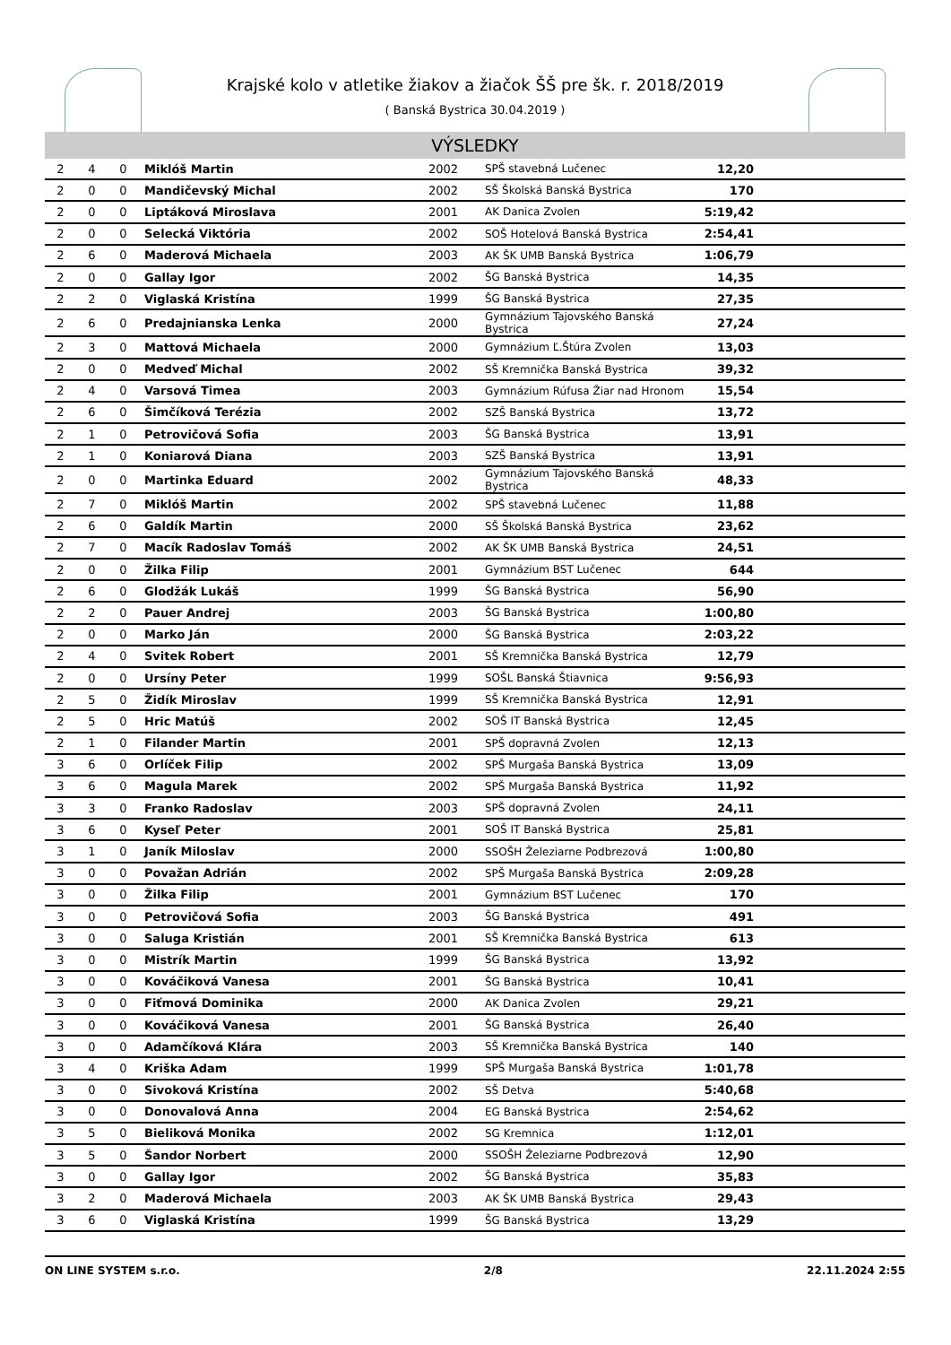Krajské kolo v atletike žiakov a žiačok ŠŠ pre šk. r. 2018/2019
( Banská Bystrica 30.04.2019 )
VÝSLEDKY
| 2 | 4 | 0 | Miklóš Martin | 2002 | SPŠ stavebná Lučenec | 12,20 | |
| 2 | 0 | 0 | Mandičevský Michal | 2002 | SŠ Školská Banská Bystrica | 170 | |
| 2 | 0 | 0 | Liptáková Miroslava | 2001 | AK Danica Zvolen | 5:19,42 | |
| 2 | 0 | 0 | Selecká Viktória | 2002 | SOŠ Hotelová Banská Bystrica | 2:54,41 | |
| 2 | 6 | 0 | Maderová Michaela | 2003 | AK ŠK UMB Banská Bystrica | 1:06,79 | |
| 2 | 0 | 0 | Gallay Igor | 2002 | ŠG Banská Bystrica | 14,35 | |
| 2 | 2 | 0 | Viglaská Kristína | 1999 | ŠG Banská Bystrica | 27,35 | |
| 2 | 6 | 0 | Predajnianska Lenka | 2000 | Gymnázium Tajovského Banská Bystrica | 27,24 | |
| 2 | 3 | 0 | Mattová Michaela | 2000 | Gymnázium Ľ.Štúra Zvolen | 13,03 | |
| 2 | 0 | 0 | Medveď Michal | 2002 | SŠ Kremnička Banská Bystrica | 39,32 | |
| 2 | 4 | 0 | Varsová Timea | 2003 | Gymnázium Rúfusa Žiar nad Hronom | 15,54 | |
| 2 | 6 | 0 | Šimčíková Terézia | 2002 | SZŠ Banská Bystrica | 13,72 | |
| 2 | 1 | 0 | Petrovičová Sofia | 2003 | ŠG Banská Bystrica | 13,91 | |
| 2 | 1 | 0 | Koniarová Diana | 2003 | SZŠ Banská Bystrica | 13,91 | |
| 2 | 0 | 0 | Martinka Eduard | 2002 | Gymnázium Tajovského Banská Bystrica | 48,33 | |
| 2 | 7 | 0 | Miklóš Martin | 2002 | SPŠ stavebná Lučenec | 11,88 | |
| 2 | 6 | 0 | Galdík Martin | 2000 | SŠ Školská Banská Bystrica | 23,62 | |
| 2 | 7 | 0 | Macík Radoslav Tomáš | 2002 | AK ŠK UMB Banská Bystrica | 24,51 | |
| 2 | 0 | 0 | Žilka Filip | 2001 | Gymnázium BST Lučenec | 644 | |
| 2 | 6 | 0 | Glodžák Lukáš | 1999 | ŠG Banská Bystrica | 56,90 | |
| 2 | 2 | 0 | Pauer Andrej | 2003 | ŠG Banská Bystrica | 1:00,80 | |
| 2 | 0 | 0 | Marko Ján | 2000 | ŠG Banská Bystrica | 2:03,22 | |
| 2 | 4 | 0 | Svitek Robert | 2001 | SŠ Kremnička Banská Bystrica | 12,79 | |
| 2 | 0 | 0 | Ursíny Peter | 1999 | SOŠL Banská Štiavnica | 9:56,93 | |
| 2 | 5 | 0 | Židík Miroslav | 1999 | SŠ Kremnička Banská Bystrica | 12,91 | |
| 2 | 5 | 0 | Hric Matúš | 2002 | SOŠ IT Banská Bystrica | 12,45 | |
| 2 | 1 | 0 | Filander Martin | 2001 | SPŠ dopravná Zvolen | 12,13 | |
| 3 | 6 | 0 | Orlíček Filip | 2002 | SPŠ Murgaša Banská Bystrica | 13,09 | |
| 3 | 6 | 0 | Magula Marek | 2002 | SPŠ Murgaša Banská Bystrica | 11,92 | |
| 3 | 3 | 0 | Franko Radoslav | 2003 | SPŠ dopravná Zvolen | 24,11 | |
| 3 | 6 | 0 | Kyseľ Peter | 2001 | SOŠ IT Banská Bystrica | 25,81 | |
| 3 | 1 | 0 | Janík Miloslav | 2000 | SSOŠH Železiarne Podbrezová | 1:00,80 | |
| 3 | 0 | 0 | Považan Adrián | 2002 | SPŠ Murgaša Banská Bystrica | 2:09,28 | |
| 3 | 0 | 0 | Žilka Filip | 2001 | Gymnázium BST Lučenec | 170 | |
| 3 | 0 | 0 | Petrovičová Sofia | 2003 | ŠG Banská Bystrica | 491 | |
| 3 | 0 | 0 | Saluga Kristián | 2001 | SŠ Kremnička Banská Bystrica | 613 | |
| 3 | 0 | 0 | Mistrík Martin | 1999 | ŠG Banská Bystrica | 13,92 | |
| 3 | 0 | 0 | Kováčiková Vanesa | 2001 | ŠG Banská Bystrica | 10,41 | |
| 3 | 0 | 0 | Fiťmová Dominika | 2000 | AK Danica Zvolen | 29,21 | |
| 3 | 0 | 0 | Kováčiková Vanesa | 2001 | ŠG Banská Bystrica | 26,40 | |
| 3 | 0 | 0 | Adamčíková Klára | 2003 | SŠ Kremnička Banská Bystrica | 140 | |
| 3 | 4 | 0 | Kriška Adam | 1999 | SPŠ Murgaša Banská Bystrica | 1:01,78 | |
| 3 | 0 | 0 | Sivoková Kristína | 2002 | SŠ Detva | 5:40,68 | |
| 3 | 0 | 0 | Donovalová Anna | 2004 | EG Banská Bystrica | 2:54,62 | |
| 3 | 5 | 0 | Bieliková Monika | 2002 | SG Kremnica | 1:12,01 | |
| 3 | 5 | 0 | Šandor Norbert | 2000 | SSOŠH Železiarne Podbrezová | 12,90 | |
| 3 | 0 | 0 | Gallay Igor | 2002 | ŠG Banská Bystrica | 35,83 | |
| 3 | 2 | 0 | Maderová Michaela | 2003 | AK ŠK UMB Banská Bystrica | 29,43 | |
| 3 | 6 | 0 | Viglaská Kristína | 1999 | ŠG Banská Bystrica | 13,29 | |
ON LINE SYSTEM s.r.o. 2/8 22.11.2024 2:55